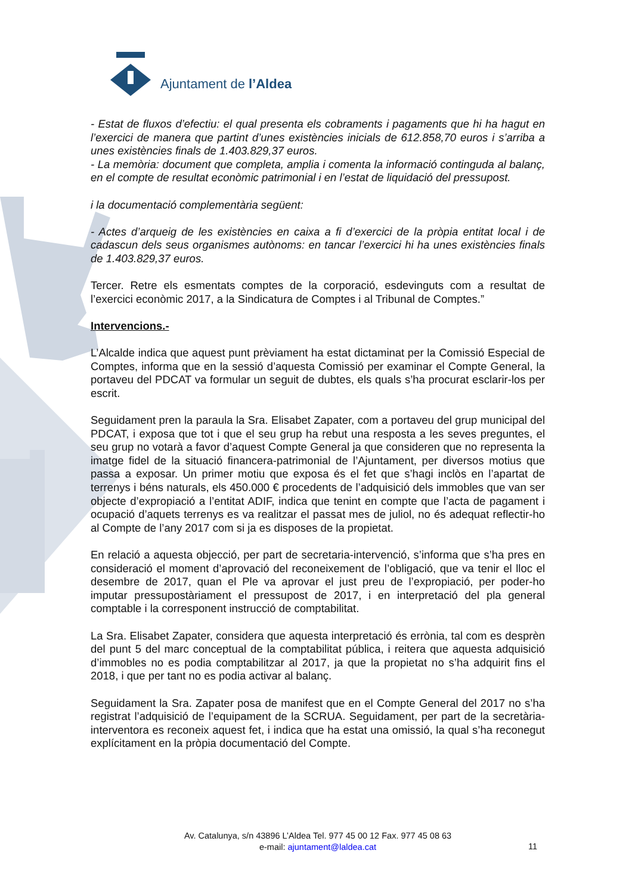Ajuntament de l’Aldea
- Estat de fluxos d’efectiu: el qual presenta els cobraments i pagaments que hi ha hagut en l’exercici de manera que partint d’unes existències inicials de 612.858,70 euros i s’arriba a unes existències finals de 1.403.829,37 euros.
- La memòria: document que completa, amplia i comenta la informació continguda al balanç, en el compte de resultat econòmic patrimonial i en l’estat de liquidació del pressupost.
i la documentació complementària següent:
- Actes d’arqueig de les existències en caixa a fi d’exercici de la pròpia entitat local i de cadascun dels seus organismes autònoms: en tancar l’exercici hi ha unes existències finals de 1.403.829,37 euros.
Tercer. Retre els esmentats comptes de la corporació, esdevinguts com a resultat de l’exercici econòmic 2017, a la Sindicatura de Comptes i al Tribunal de Comptes.”
Intervencions.-
L’Alcalde indica que aquest punt prèviament ha estat dictaminat per la Comissió Especial de Comptes, informa que en la sessió d’aquesta Comissió per examinar el Compte General, la portaveu del PDCAT va formular un seguit de dubtes, els quals s’ha procurat esclarir-los per escrit.
Seguidament pren la paraula la Sra. Elisabet Zapater, com a portaveu del grup municipal del PDCAT, i exposa que tot i que el seu grup ha rebut una resposta a les seves preguntes, el seu grup no votarà a favor d’aquest Compte General ja que consideren que no representa la imatge fidel de la situació financera-patrimonial de l’Ajuntament, per diversos motius que passa a exposar. Un primer motiu que exposa és el fet que s’hagi inclòs en l’apartat de terrenys i béns naturals, els 450.000 € procedents de l’adquisició dels immobles que van ser objecte d’expropiació a l’entitat ADIF, indica que tenint en compte que l’acta de pagament i ocupació d’aquets terrenys es va realitzar el passat mes de juliol, no és adequat reflectir-ho al Compte de l’any 2017 com si ja es disposes de la propietat.
En relació a aquesta objecció, per part de secretaria-intervenció, s’informa que s’ha pres en consideració el moment d’aprovació del reconeixement de l’obligació, que va tenir el lloc el desembre de 2017, quan el Ple va aprovar el just preu de l’expropiació, per poder-ho imputar pressupostàriament el pressupost de 2017, i en interpretació del pla general comptable i la corresponent instrucció de comptabilitat.
La Sra. Elisabet Zapater, considera que aquesta interpretació és errònia, tal com es desprèn del punt 5 del marc conceptual de la comptabilitat pública, i reitera que aquesta adquisició d’immobles no es podia comptabilitzar al 2017, ja que la propietat no s’ha adquirit fins el 2018, i que per tant no es podia activar al balanç.
Seguidament la Sra. Zapater posa de manifest que en el Compte General del 2017 no s’ha registrat l’adquisició de l’equipament de la SCRUA. Seguidament, per part de la secretària-interventora es reconeix aquest fet, i indica que ha estat una omissió, la qual s’ha reconegut explícitament en la pròpia documentació del Compte.
Av. Catalunya, s/n 43896 L’Aldea Tel. 977 45 00 12 Fax. 977 45 08 63
e-mail: ajuntament@laldea.cat
11